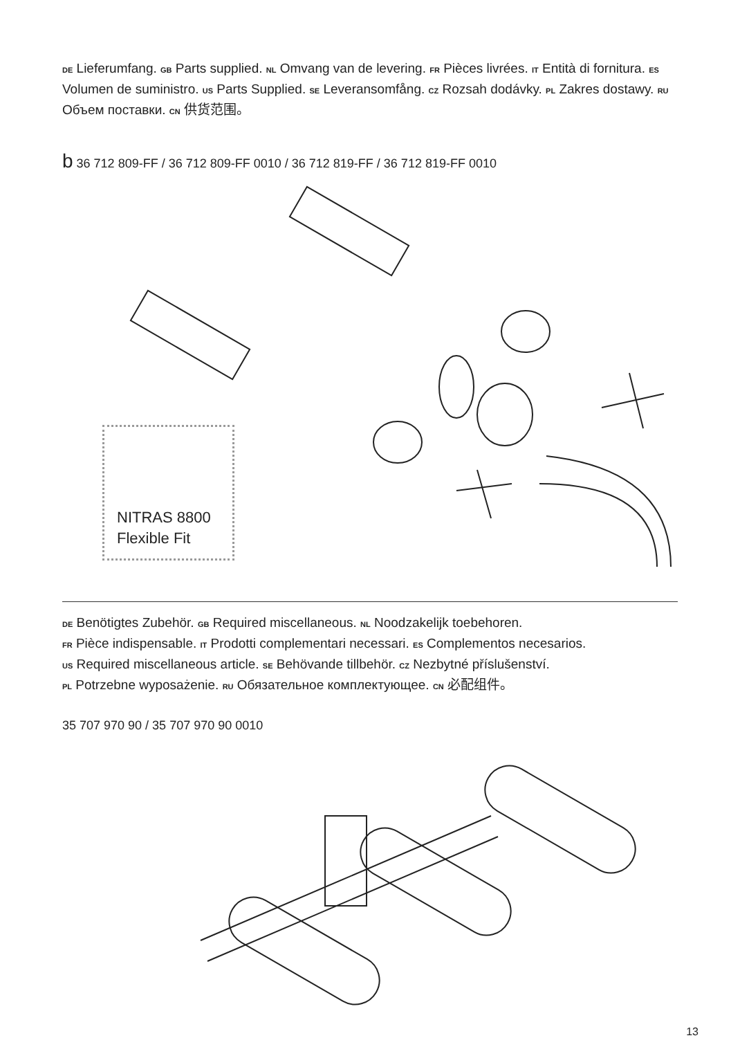DE Lieferumfang. GB Parts supplied. NL Omvang van de levering. FR Pièces livrées. IT Entità di fornitura. ES Volumen de suministro. US Parts Supplied. SE Leveransomfång. CZ Rozsah dodávky. PL Zakres dostawy. RU Объем поставки. CN 供货范围。
b 36 712 809-FF / 36 712 809-FF 0010 / 36 712 819-FF / 36 712 819-FF 0010
NITRAS 8800
Flexible Fit
DE Benötigtes Zubehör. GB Required miscellaneous. NL Noodzakelijk toebehoren.
FR Pièce indispensable. IT Prodotti complementari necessari. ES Complementos necesarios.
US Required miscellaneous article. SE Behövande tillbehör. CZ Nezbytné příslušenství.
PL Potrzebne wyposażenie. RU Обязательное комплектующее. CN 必配组件。
35 707 970 90 / 35 707 970 90 0010
13